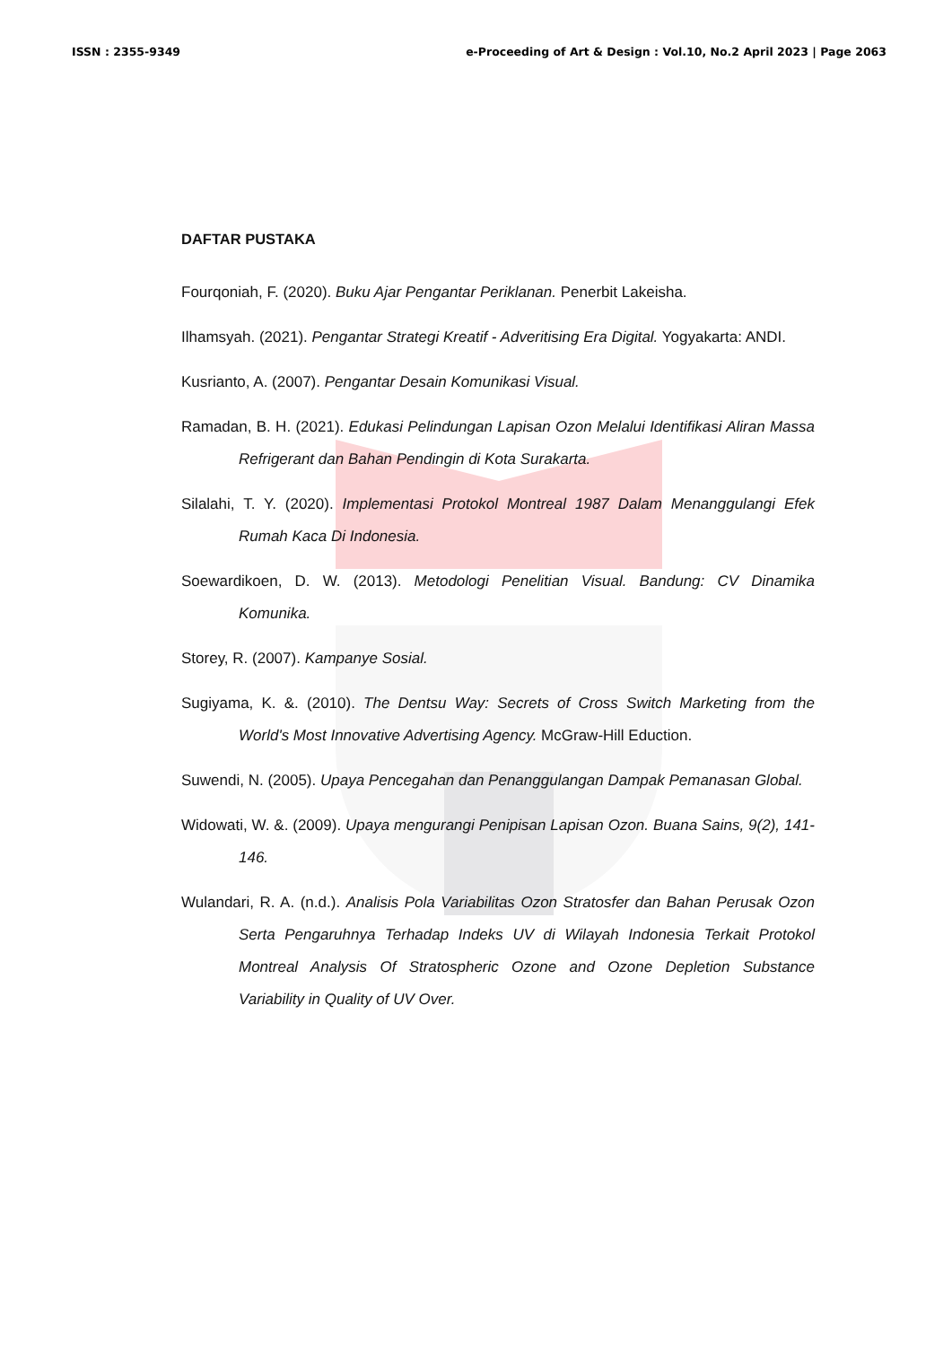ISSN : 2355-9349 e-Proceeding of Art & Design : Vol.10, No.2 April 2023 | Page 2063
DAFTAR PUSTAKA
Fourqoniah, F. (2020). Buku Ajar Pengantar Periklanan. Penerbit Lakeisha.
Ilhamsyah. (2021). Pengantar Strategi Kreatif - Adveritising Era Digital. Yogyakarta: ANDI.
Kusrianto, A. (2007). Pengantar Desain Komunikasi Visual.
Ramadan, B. H. (2021). Edukasi Pelindungan Lapisan Ozon Melalui Identifikasi Aliran Massa Refrigerant dan Bahan Pendingin di Kota Surakarta.
Silalahi, T. Y. (2020). Implementasi Protokol Montreal 1987 Dalam Menanggulangi Efek Rumah Kaca Di Indonesia.
Soewardikoen, D. W. (2013). Metodologi Penelitian Visual. Bandung: CV Dinamika Komunika.
Storey, R. (2007). Kampanye Sosial.
Sugiyama, K. &. (2010). The Dentsu Way: Secrets of Cross Switch Marketing from the World's Most Innovative Advertising Agency. McGraw-Hill Eduction.
Suwendi, N. (2005). Upaya Pencegahan dan Penanggulangan Dampak Pemanasan Global.
Widowati, W. &. (2009). Upaya mengurangi Penipisan Lapisan Ozon. Buana Sains, 9(2), 141-146.
Wulandari, R. A. (n.d.). Analisis Pola Variabilitas Ozon Stratosfer dan Bahan Perusak Ozon Serta Pengaruhnya Terhadap Indeks UV di Wilayah Indonesia Terkait Protokol Montreal Analysis Of Stratospheric Ozone and Ozone Depletion Substance Variability in Quality of UV Over.